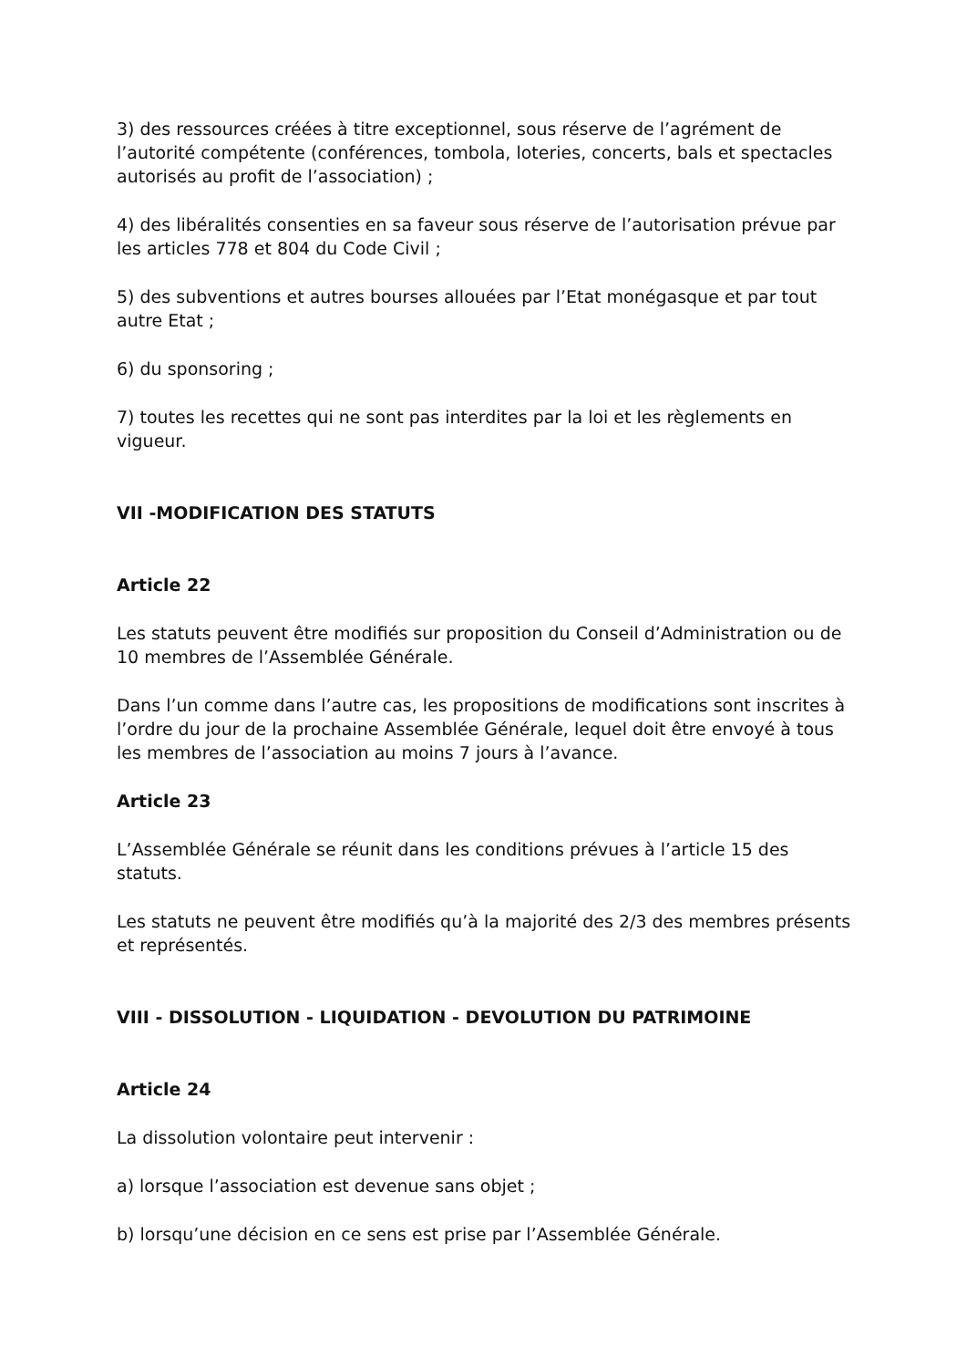3) des ressources créées à titre exceptionnel, sous réserve de l’agrément de l’autorité compétente (conférences, tombola, loteries, concerts, bals et spectacles autorisés au profit de l’association) ;
4) des libéralités consenties en sa faveur sous réserve de l’autorisation prévue par les articles 778 et 804 du Code Civil ;
5) des subventions et autres bourses allouées par l’Etat monégasque et par tout autre Etat ;
6) du sponsoring ;
7) toutes les recettes qui ne sont pas interdites par la loi et les règlements en vigueur.
VII -MODIFICATION DES STATUTS
Article 22
Les statuts peuvent être modifiés sur proposition du Conseil d’Administration ou de 10 membres de l’Assemblée Générale.
Dans l’un comme dans l’autre cas, les propositions de modifications sont inscrites à l’ordre du jour de la prochaine Assemblée Générale, lequel doit être envoyé à tous les membres de l’association au moins 7 jours à l’avance.
Article 23
L’Assemblée Générale se réunit dans les conditions prévues à l’article 15 des statuts.
Les statuts ne peuvent être modifiés qu’à la majorité des 2/3 des membres présents et représentés.
VIII - DISSOLUTION - LIQUIDATION - DEVOLUTION DU PATRIMOINE
Article 24
La dissolution volontaire peut intervenir :
a) lorsque l’association est devenue sans objet ;
b) lorsqu’une décision en ce sens est prise par l’Assemblée Générale.